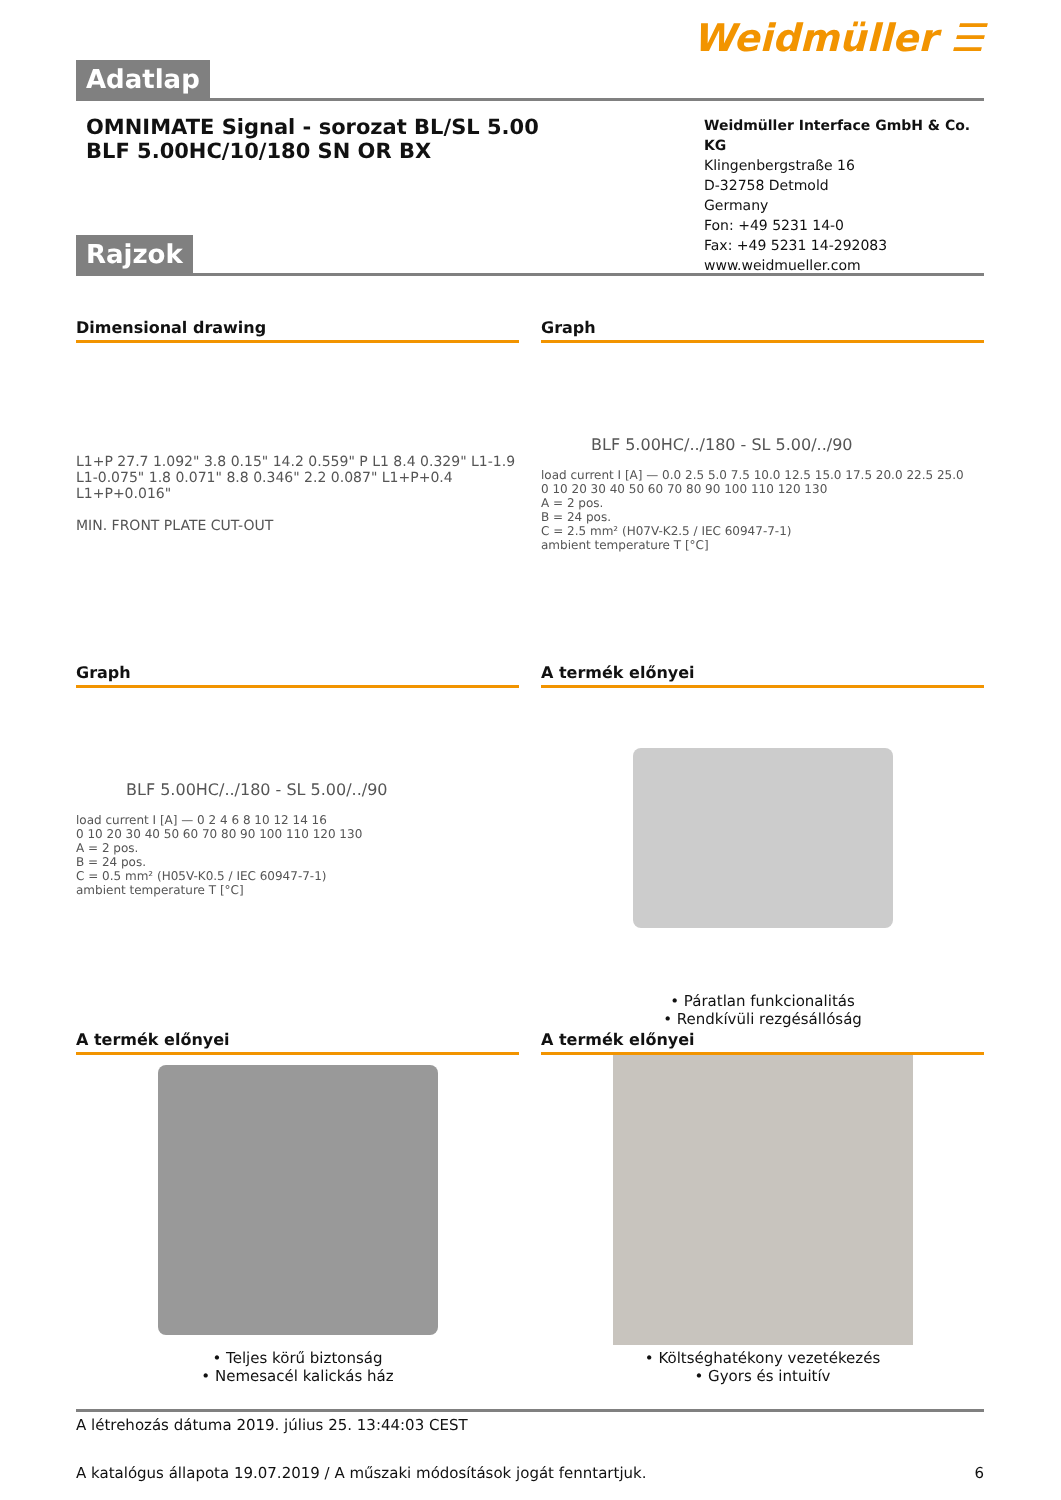Weidmüller ☰
Adatlap
OMNIMATE Signal - sorozat BL/SL 5.00
BLF 5.00HC/10/180 SN OR BX
Weidmüller Interface GmbH & Co. KG
Klingenbergstraße 16
D-32758 Detmold
Germany
Fon: +49 5231 14-0
Fax: +49 5231 14-292083
www.weidmueller.com
Rajzok
Dimensional drawing
L1+P 27.7 1.092" 3.8 0.15" 14.2 0.559" P L1 8.4 0.329" L1-1.9 L1-0.075" 1.8 0.071" 8.8 0.346" 2.2 0.087" L1+P+0.4 L1+P+0.016"
MIN. FRONT PLATE CUT-OUT
Graph
BLF 5.00HC/../180 - SL 5.00/../90
load current I [A] — 0.0 2.5 5.0 7.5 10.0 12.5 15.0 17.5 20.0 22.5 25.0
0 10 20 30 40 50 60 70 80 90 100 110 120 130
A = 2 pos.
B = 24 pos.
C = 2.5 mm² (H07V-K2.5 / IEC 60947-7-1)
ambient temperature T [°C]
Graph
BLF 5.00HC/../180 - SL 5.00/../90
load current I [A] — 0 2 4 6 8 10 12 14 16
0 10 20 30 40 50 60 70 80 90 100 110 120 130
A = 2 pos.
B = 24 pos.
C = 0.5 mm² (H05V-K0.5 / IEC 60947-7-1)
ambient temperature T [°C]
A termék előnyei
• Páratlan funkcionalitás
• Rendkívüli rezgésállóság
A termék előnyei
• Teljes körű biztonság
• Nemesacél kalickás ház
A termék előnyei
• Költséghatékony vezetékezés
• Gyors és intuitív
A létrehozás dátuma 2019. július 25. 13:44:03 CEST
A katalógus állapota 19.07.2019 / A műszaki módosítások jogát fenntartjuk. 6